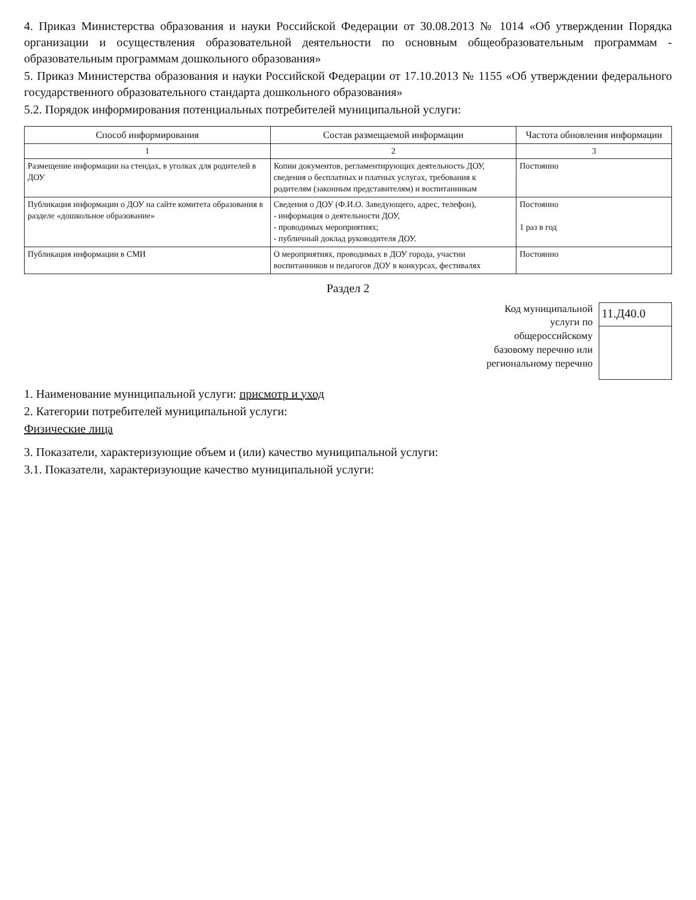4. Приказ Министерства образования и науки Российской Федерации от 30.08.2013 № 1014 «Об утверждении Порядка организации и осуществления образовательной деятельности по основным общеобразовательным программам - образовательным программам дошкольного образования»
5. Приказ Министерства образования и науки Российской Федерации от 17.10.2013 № 1155 «Об утверждении федерального государственного образовательного стандарта дошкольного образования»
5.2. Порядок информирования потенциальных потребителей муниципальной услуги:
| Способ информирования | Состав размещаемой информации | Частота обновления информации |
| --- | --- | --- |
| 1 | 2 | 3 |
| Размещение информации на стендах, в уголках для родителей в ДОУ | Копии документов, регламентирующих деятельность ДОУ, сведения о бесплатных и платных услугах, требования к родителям (законным представителям) и воспитанникам | Постоянно |
| Публикация информации о ДОУ на сайте комитета образования в разделе «дошкольное образование» | Сведения о ДОУ (Ф.И.О. Заведующего, адрес, телефон), - информация о деятельности ДОУ, - проводимых мероприятиях; - публичный доклад руководителя ДОУ. | Постоянно 1 раз в год |
| Публикация информации в СМИ | О мероприятиях, проводимых в ДОУ города, участии воспитанников и педагогов ДОУ в конкурсах, фестивалях | Постоянно |
Раздел 2
Код муниципальной
услуги по
общероссийскому
базовому перечню или
региональному перечню
11.Д40.0
1. Наименование муниципальной услуги: присмотр и уход
2. Категории потребителей муниципальной услуги:
Физические лица
3. Показатели, характеризующие объем и (или) качество муниципальной услуги:
3.1. Показатели, характеризующие качество муниципальной услуги: